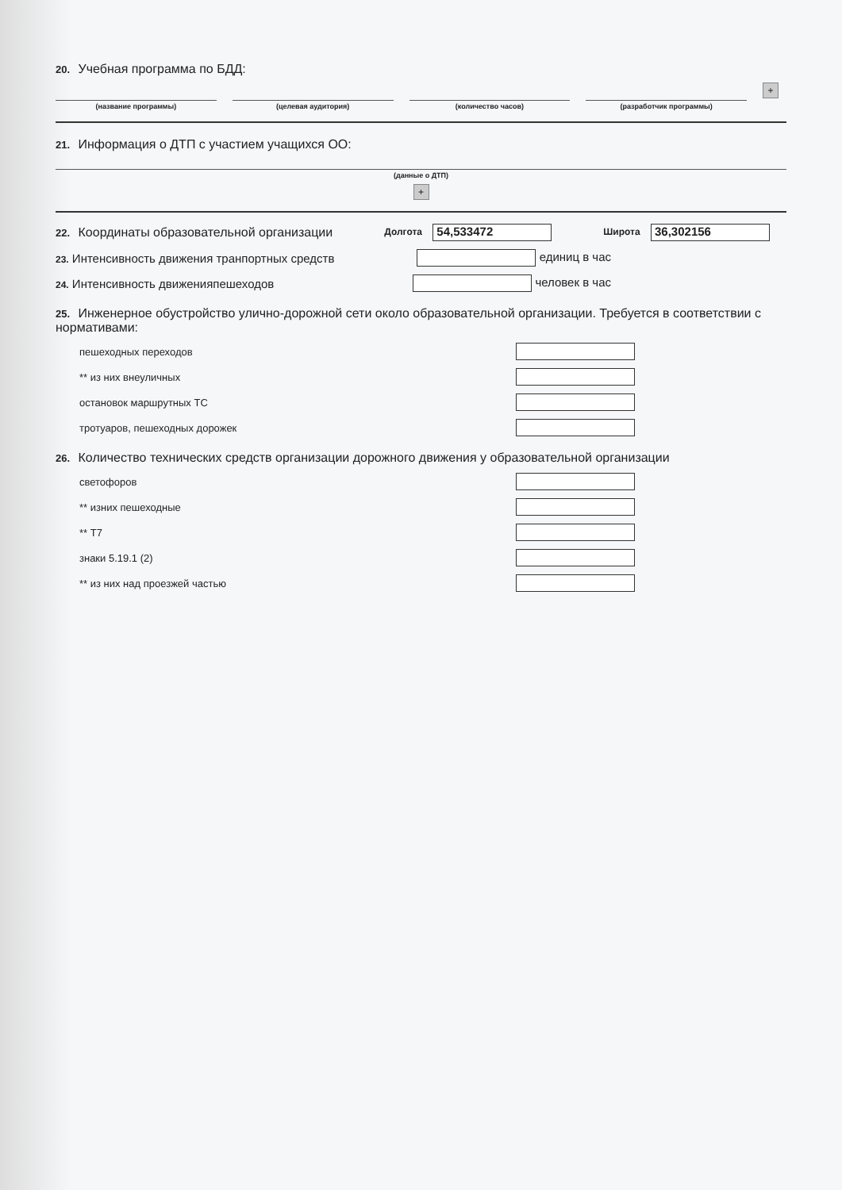20. Учебная программа по БДД:
(название программы) (целевая аудитория) (количество часов) (разработчик программы)
+
21. Информация о ДТП с участием учащихся ОО:
(данные о ДТП)
+
22. Координаты образовательной организации Долгота 54,533472 Широта 36,302156
23. Интенсивность движения транпортных средств единиц в час
24. Интенсивность движенияпешеходов человек в час
25. Инженерное обустройство улично-дорожной сети около образовательной организации. Требуется в соответствии с нормативами:
пешеходных переходов
** из них внеуличных
остановок маршрутных ТС
тротуаров, пешеходных дорожек
26. Количество технических средств организации дорожного движения у образовательной организации
светофоров
** изних пешеходные
** Т7
знаки 5.19.1 (2)
** из них над проезжей частью